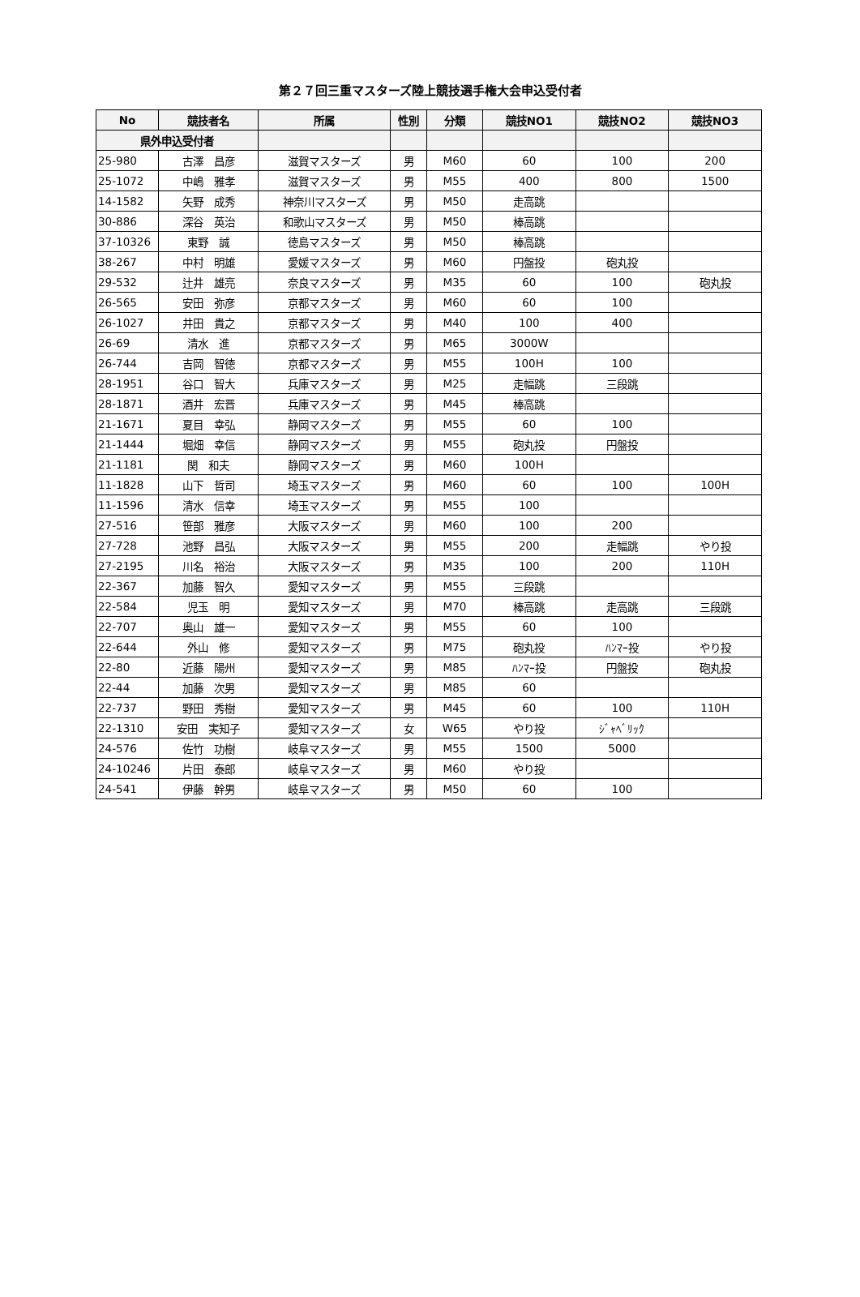第２７回三重マスターズ陸上競技選手権大会申込受付者
| No | 競技者名 | 所属 | 性別 | 分類 | 競技NO1 | 競技NO2 | 競技NO3 |
| --- | --- | --- | --- | --- | --- | --- | --- |
| 県外申込受付者 | | | | | | | |
| 25-980 | 古澤 昌彦 | 滋賀マスターズ | 男 | M60 | 60 | 100 | 200 |
| 25-1072 | 中嶋 雅孝 | 滋賀マスターズ | 男 | M55 | 400 | 800 | 1500 |
| 14-1582 | 矢野 成秀 | 神奈川マスターズ | 男 | M50 | 走高跳 | | |
| 30-886 | 深谷 英治 | 和歌山マスターズ | 男 | M50 | 棒高跳 | | |
| 37-10326 | 東野 誠 | 徳島マスターズ | 男 | M50 | 棒高跳 | | |
| 38-267 | 中村 明雄 | 愛媛マスターズ | 男 | M60 | 円盤投 | 砲丸投 | |
| 29-532 | 辻井 雄亮 | 奈良マスターズ | 男 | M35 | 60 | 100 | 砲丸投 |
| 26-565 | 安田 弥彦 | 京都マスターズ | 男 | M60 | 60 | 100 | |
| 26-1027 | 井田 貴之 | 京都マスターズ | 男 | M40 | 100 | 400 | |
| 26-69 | 清水 進 | 京都マスターズ | 男 | M65 | 3000W | | |
| 26-744 | 吉岡 智徳 | 京都マスターズ | 男 | M55 | 100H | 100 | |
| 28-1951 | 谷口 智大 | 兵庫マスターズ | 男 | M25 | 走幅跳 | 三段跳 | |
| 28-1871 | 酒井 宏晋 | 兵庫マスターズ | 男 | M45 | 棒高跳 | | |
| 21-1671 | 夏目 幸弘 | 静岡マスターズ | 男 | M55 | 60 | 100 | |
| 21-1444 | 堀畑 幸信 | 静岡マスターズ | 男 | M55 | 砲丸投 | 円盤投 | |
| 21-1181 | 関 和夫 | 静岡マスターズ | 男 | M60 | 100H | | |
| 11-1828 | 山下 哲司 | 埼玉マスターズ | 男 | M60 | 60 | 100 | 100H |
| 11-1596 | 清水 信幸 | 埼玉マスターズ | 男 | M55 | 100 | | |
| 27-516 | 笹部 雅彦 | 大阪マスターズ | 男 | M60 | 100 | 200 | |
| 27-728 | 池野 昌弘 | 大阪マスターズ | 男 | M55 | 200 | 走幅跳 | やり投 |
| 27-2195 | 川名 裕治 | 大阪マスターズ | 男 | M35 | 100 | 200 | 110H |
| 22-367 | 加藤 智久 | 愛知マスターズ | 男 | M55 | 三段跳 | | |
| 22-584 | 児玉 明 | 愛知マスターズ | 男 | M70 | 棒高跳 | 走高跳 | 三段跳 |
| 22-707 | 奥山 雄一 | 愛知マスターズ | 男 | M55 | 60 | 100 | |
| 22-644 | 外山 修 | 愛知マスターズ | 男 | M75 | 砲丸投 | ﾊﾝﾏｰ投 | やり投 |
| 22-80 | 近藤 陽州 | 愛知マスターズ | 男 | M85 | ﾊﾝﾏｰ投 | 円盤投 | 砲丸投 |
| 22-44 | 加藤 次男 | 愛知マスターズ | 男 | M85 | 60 | | |
| 22-737 | 野田 秀樹 | 愛知マスターズ | 男 | M45 | 60 | 100 | 110H |
| 22-1310 | 安田 実知子 | 愛知マスターズ | 女 | W65 | やり投 | ｼﾞｬﾍﾞﾘｯｸ | |
| 24-576 | 佐竹 功樹 | 岐阜マスターズ | 男 | M55 | 1500 | 5000 | |
| 24-10246 | 片田 泰郎 | 岐阜マスターズ | 男 | M60 | やり投 | | |
| 24-541 | 伊藤 幹男 | 岐阜マスターズ | 男 | M50 | 60 | 100 | |